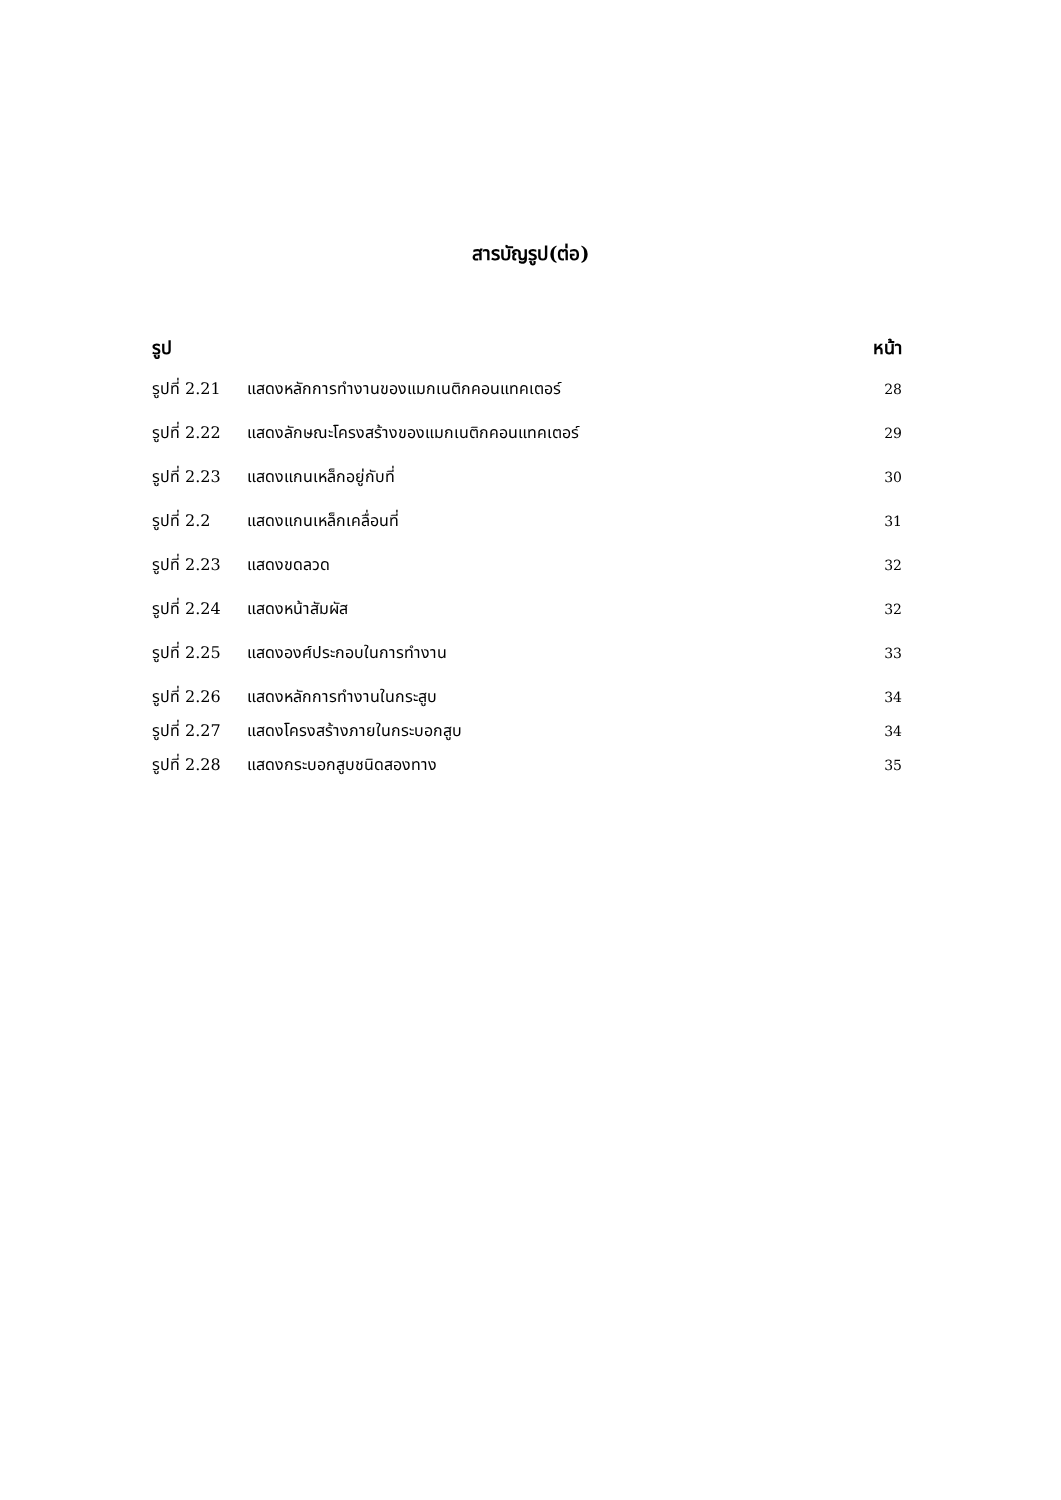สารบัญรูป(ต่อ)
รูป หน้า
รูปที่ 2.21 แสดงหลักการทำงานของแมกเนติกคอนแทคเตอร์ 28
รูปที่ 2.22 แสดงลักษณะโครงสร้างของแมกเนติกคอนแทคเตอร์ 29
รูปที่ 2.23 แสดงแกนเหล็กอยู่กับที่ 30
รูปที่ 2.2 แสดงแกนเหล็กเคลื่อนที่ 31
รูปที่ 2.23 แสดงขดลวด 32
รูปที่ 2.24 แสดงหน้าสัมผัส 32
รูปที่ 2.25 แสดงองศ์ประกอบในการทำงาน 33
รูปที่ 2.26 แสดงหลักการทำงานในกระสูบ 34
รูปที่ 2.27 แสดงโครงสร้างภายในกระบอกสูบ 34
รูปที่ 2.28 แสดงกระบอกสูบชนิดสองทาง 35